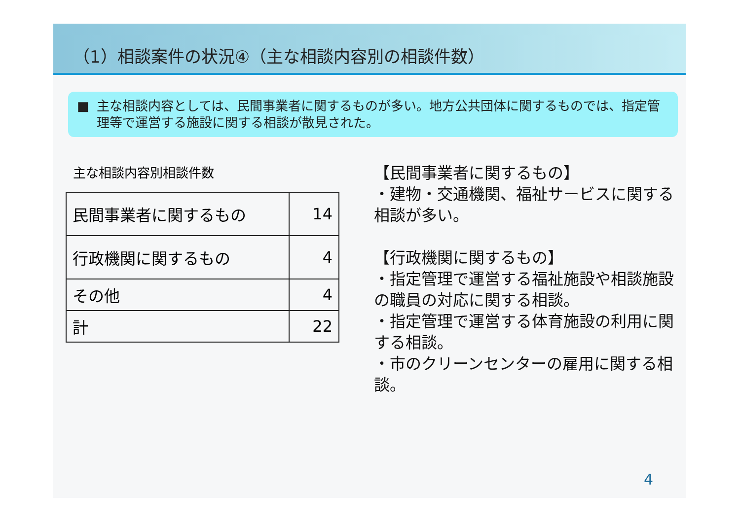（1）相談案件の状況④（主な相談内容別の相談件数）
■ 主な相談内容としては、民間事業者に関するものが多い。地方公共団体に関するものでは、指定管理等で運営する施設に関する相談が散見された。
主な相談内容別相談件数
| 民間事業者に関するもの | 14 |
| 行政機関に関するもの | 4 |
| その他 | 4 |
| 計 | 22 |
【民間事業者に関するもの】
・建物・交通機関、福祉サービスに関する相談が多い。
【行政機関に関するもの】
・指定管理で運営する福祉施設や相談施設の職員の対応に関する相談。
・指定管理で運営する体育施設の利用に関する相談。
・市のクリーンセンターの雇用に関する相談。
4